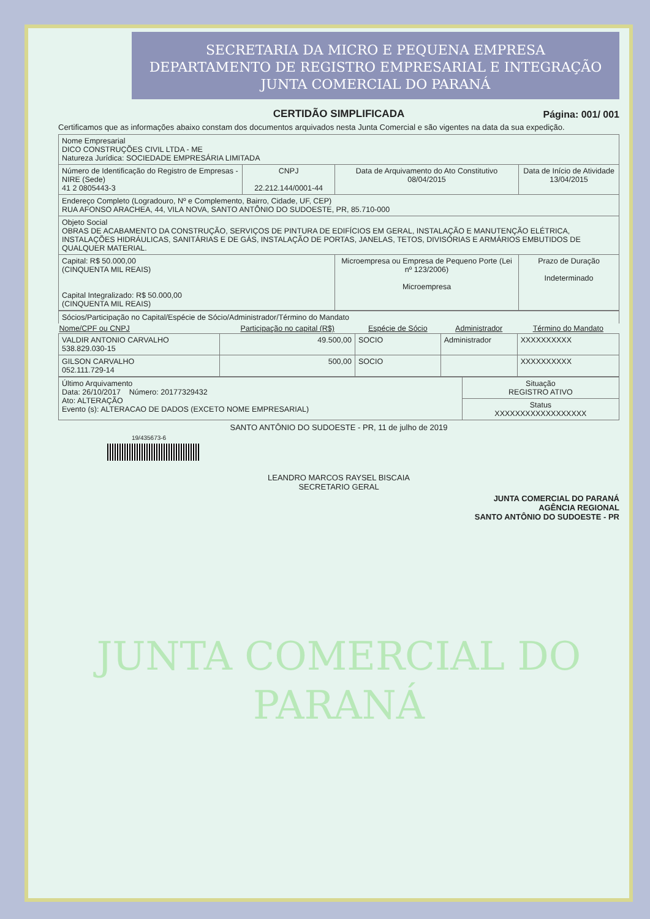SECRETARIA DA MICRO E PEQUENA EMPRESA
DEPARTAMENTO DE REGISTRO EMPRESARIAL E INTEGRAÇÃO
JUNTA COMERCIAL DO PARANÁ
CERTIDÃO SIMPLIFICADA
Página: 001/ 001
Certificamos que as informações abaixo constam dos documentos arquivados nesta Junta Comercial e são vigentes na data da sua expedição.
| Nome Empresarial DICO CONSTRUÇÕES CIVIL LTDA - ME Natureza Jurídica: SOCIEDADE EMPRESÁRIA LIMITADA | | | |
| Número de Identificação do Registro de Empresas - NIRE (Sede) 41 2 0805443-3 | CNPJ 22.212.144/0001-44 | Data de Arquivamento do Ato Constitutivo 08/04/2015 | Data de Início de Atividade 13/04/2015 |
| Endereço Completo (Logradouro, Nº e Complemento, Bairro, Cidade, UF, CEP) RUA AFONSO ARACHEA, 44, VILA NOVA, SANTO ANTÔNIO DO SUDOESTE, PR, 85.710-000 | | | |
| Objeto Social OBRAS DE ACABAMENTO DA CONSTRUÇÃO, SERVIÇOS DE PINTURA DE EDIFÍCIOS EM GERAL, INSTALAÇÃO E MANUTENÇÃO ELÉTRICA, INSTALAÇÕES HIDRÁULICAS, SANITÁRIAS E DE GÁS, INSTALAÇÃO DE PORTAS, JANELAS, TETOS, DIVISÓRIAS E ARMÁRIOS EMBUTIDOS DE QUALQUER MATERIAL. | | | |
| Capital: R$ 50.000,00 (CINQUENTA MIL REAIS) Capital Integralizado: R$ 50.000,00 (CINQUENTA MIL REAIS) | | Microempresa ou Empresa de Pequeno Porte (Lei nº 123/2006) Microempresa | Prazo de Duração Indeterminado |
| Sócios/Participação no Capital/Espécie de Sócio/Administrador/Término do Mandato | | | | |
| Nome/CPF ou CNPJ | Participação no capital (R$) | Espécie de Sócio | Administrador | Término do Mandato |
| VALDIR ANTONIO CARVALHO 538.829.030-15 | 49.500,00 | SOCIO | Administrador | XXXXXXXXXX |
| GILSON CARVALHO 052.111.729-14 | 500,00 | SOCIO | | XXXXXXXXXX |
| Último Arquivamento Data: 26/10/2017 Número: 20177329432 Ato: ALTERAÇÃO Evento (s): ALTERACAO DE DADOS (EXCETO NOME EMPRESARIAL) | Situação REGISTRO ATIVO |
| | Status XXXXXXXXXXXXXXXXXX |
SANTO ANTÔNIO DO SUDOESTE - PR, 11 de julho de 2019
19/435673-6
LEANDRO MARCOS RAYSEL BISCAIA
SECRETARIO GERAL
JUNTA COMERCIAL DO PARANÁ
AGÊNCIA REGIONAL
SANTO ANTÔNIO DO SUDOESTE - PR
JUNTA COMERCIAL DO
PARANÁ